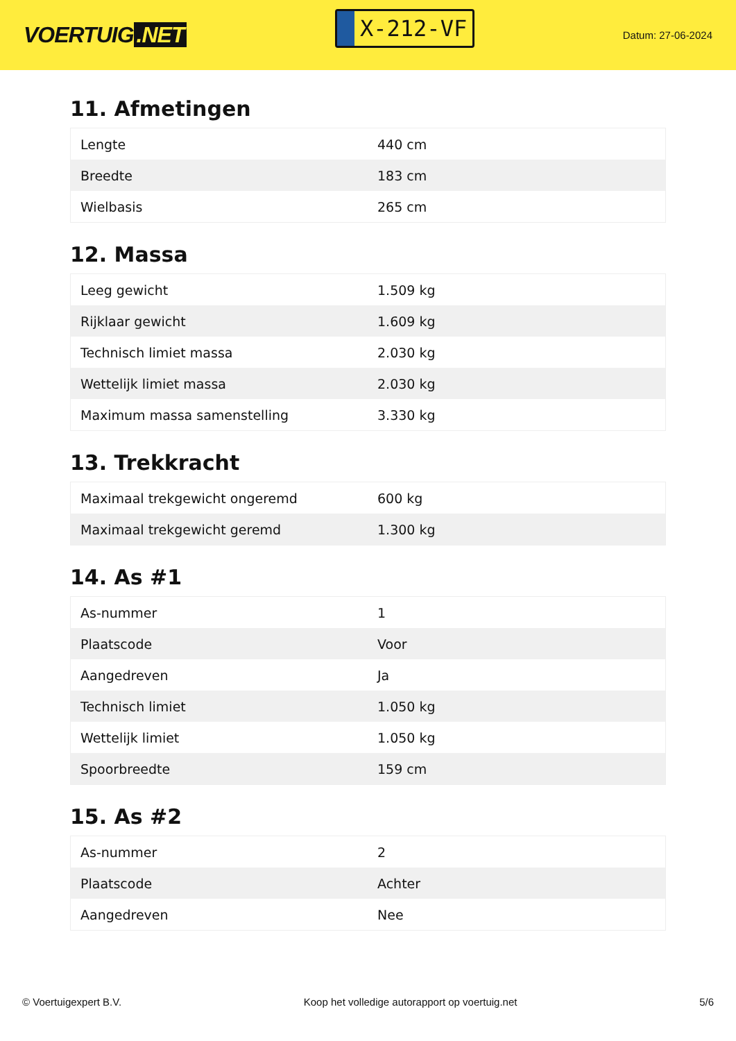VOERTUIG.NET
X-212-VF
Datum: 27-06-2024
11. Afmetingen
| Lengte | 440 cm |
| Breedte | 183 cm |
| Wielbasis | 265 cm |
12. Massa
| Leeg gewicht | 1.509 kg |
| Rijklaar gewicht | 1.609 kg |
| Technisch limiet massa | 2.030 kg |
| Wettelijk limiet massa | 2.030 kg |
| Maximum massa samenstelling | 3.330 kg |
13. Trekkracht
| Maximaal trekgewicht ongeremd | 600 kg |
| Maximaal trekgewicht geremd | 1.300 kg |
14. As #1
| As-nummer | 1 |
| Plaatscode | Voor |
| Aangedreven | Ja |
| Technisch limiet | 1.050 kg |
| Wettelijk limiet | 1.050 kg |
| Spoorbreedte | 159 cm |
15. As #2
| As-nummer | 2 |
| Plaatscode | Achter |
| Aangedreven | Nee |
© Voertuigexpert B.V. Koop het volledige autorapport op voertuig.net 5/6